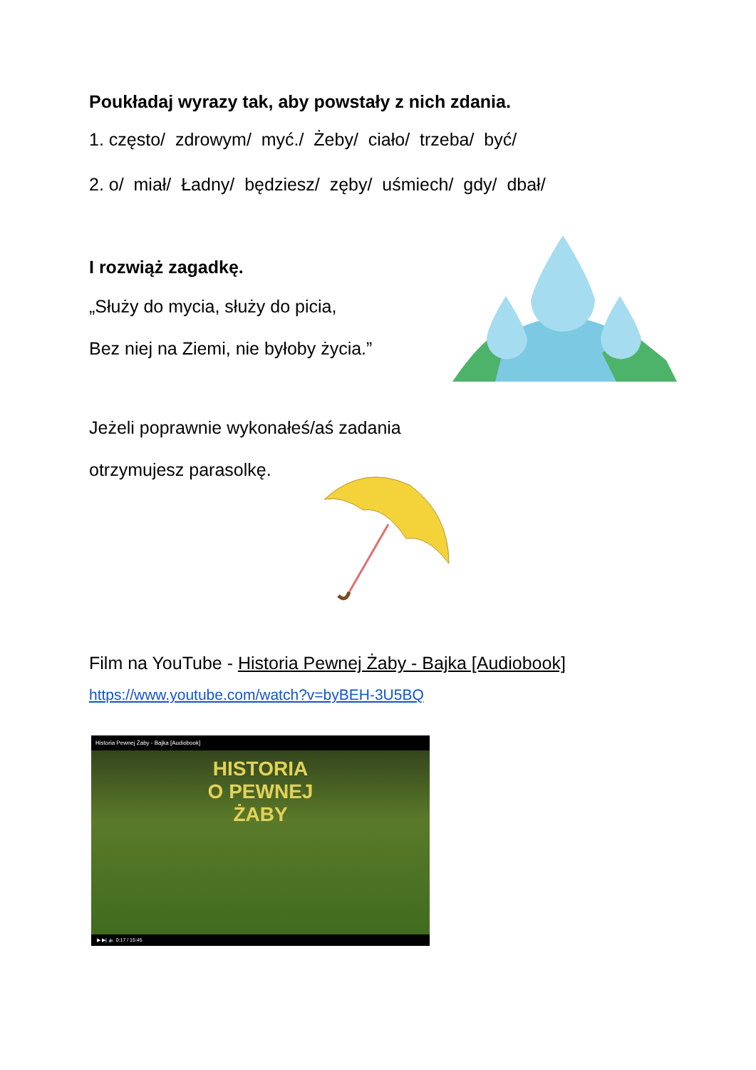Poukładaj wyrazy tak, aby powstały z nich zdania.
1. często/ zdrowym/ myć./ Żeby/ ciało/ trzeba/ być/
2. o/ miał/ Ładny/ będziesz/ zęby/ uśmiech/ gdy/ dbał/
I rozwiąż zagadkę.
„Służy do mycia, służy do picia,
Bez niej na Ziemi, nie byłoby życia.”
Jeżeli poprawnie wykonałeś/aś zadania
otrzymujesz parasolkę.
Film na YouTube - Historia Pewnej Żaby - Bajka [Audiobook]
https://www.youtube.com/watch?v=byBEH-3U5BQ
Historia Pewnej Żaby - Bajka [Audiobook]
HISTORIA
O PEWNEJ
ŻABY
▶ ▶| 🔈 0:17 / 15:45